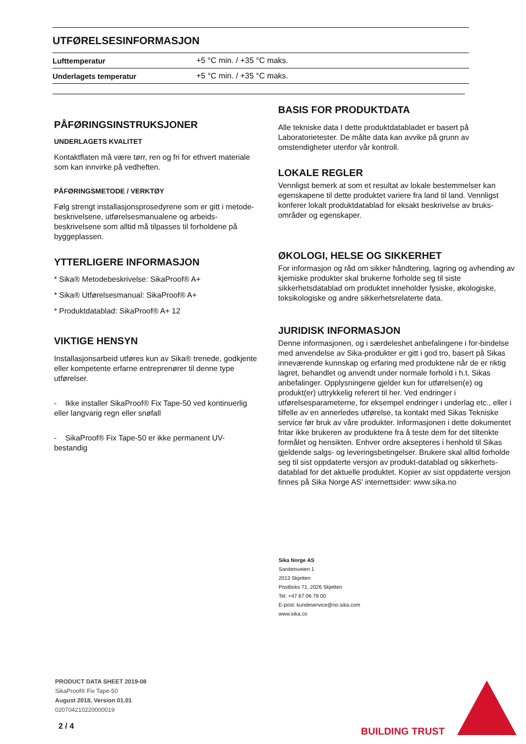UTFØRELSESINFORMASJON
| Lufttemperatur | +5 °C min. / +35 °C maks. |
| Underlagets temperatur | +5 °C min. / +35 °C maks. |
PÅFØRINGSINSTRUKSJONER
UNDERLAGETS KVALITET
Kontaktflaten må være tørr, ren og fri for ethvert materiale som kan innvirke på vedheften.
PÅFØRINGSMETODE / VERKTØY
Følg strengt installasjonsprosedyrene som er gitt i metode-beskrivelsene, utførelsesmanualene og arbeids-beskrivelsene som alltid må tilpasses til forholdene på byggeplassen.
YTTERLIGERE INFORMASJON
* Sika® Metodebeskrivelse: SikaProof® A+
* Sika® Utførelsesmanual: SikaProof® A+
* Produktdatablad: SikaProof® A+ 12
VIKTIGE HENSYN
Installasjonsarbeid utføres kun av Sika® trenede, godkjente eller kompetente erfarne entreprenører til denne type utførelser.
- Ikke installer SikaProof® Fix Tape-50 ved kontinuerlig eller langvarig regn eller snøfall
- SikaProof® Fix Tape-50 er ikke permanent UV-bestandig
BASIS FOR PRODUKTDATA
Alle tekniske data I dette produktdatabladet er basert på Laboratorietester. De målte data kan avvike på grunn av omstendigheter utenfor vår kontroll.
LOKALE REGLER
Vennligst bemerk at som et resultat av lokale bestemmelser kan egenskapene til dette produktet variere fra land til land. Vennligst konferer lokalt produktdatablad for eksakt beskrivelse av bruks- områder og egenskaper.
ØKOLOGI, HELSE OG SIKKERHET
For informasjon og råd om sikker håndtering, lagring og avhending av kjemiske produkter skal brukerne forholde seg til siste sikkerhetsdatablad om produktet inneholder fysiske, økologiske, toksikologiske og andre sikkerhetsrelaterte data.
JURIDISK INFORMASJON
Denne informasjonen, og i særdeleshet anbefalingene i for-bindelse med anvendelse av Sika-produkter er gitt i god tro, basert på Sikas inneværende kunnskap og erfaring med produktene når de er riktig lagret, behandlet og anvendt under normale forhold i h.t. Sikas anbefalinger. Opplysningene gjelder kun for utførelsen(e) og produkt(er) uttrykkelig referert til her. Ved endringer i utførelsesparameterne, for eksempel endringer i underlag etc., eller i tilfelle av en annerledes utførelse, ta kontakt med Sikas Tekniske service før bruk av våre produkter. Informasjonen i dette dokumentet fritar ikke brukeren av produktene fra å teste dem for det tiltenkte formålet og hensikten. Enhver ordre aksepteres i henhold til Sikas gjeldende salgs- og leveringsbetingelser. Brukere skal alltid forholde seg til sist oppdaterte versjon av produkt-datablad og sikkerhets-datablad for det aktuelle produktet. Kopier av sist oppdaterte versjon finnes på Sika Norge AS’ internettsider: www.sika.no
Sika Norge AS
Sanitetsveien 1
2013 Skjetten
Postboks 71, 2026 Skjetten
Tel: +47 67 06 79 00
E-post: kundeservice@no.sika.com
www.sika.co
PRODUCT DATA SHEET 2019-08
SikaProof® Fix Tape-50
August 2018, Version 01.01
020704210220000019
2 / 4 BUILDING TRUST